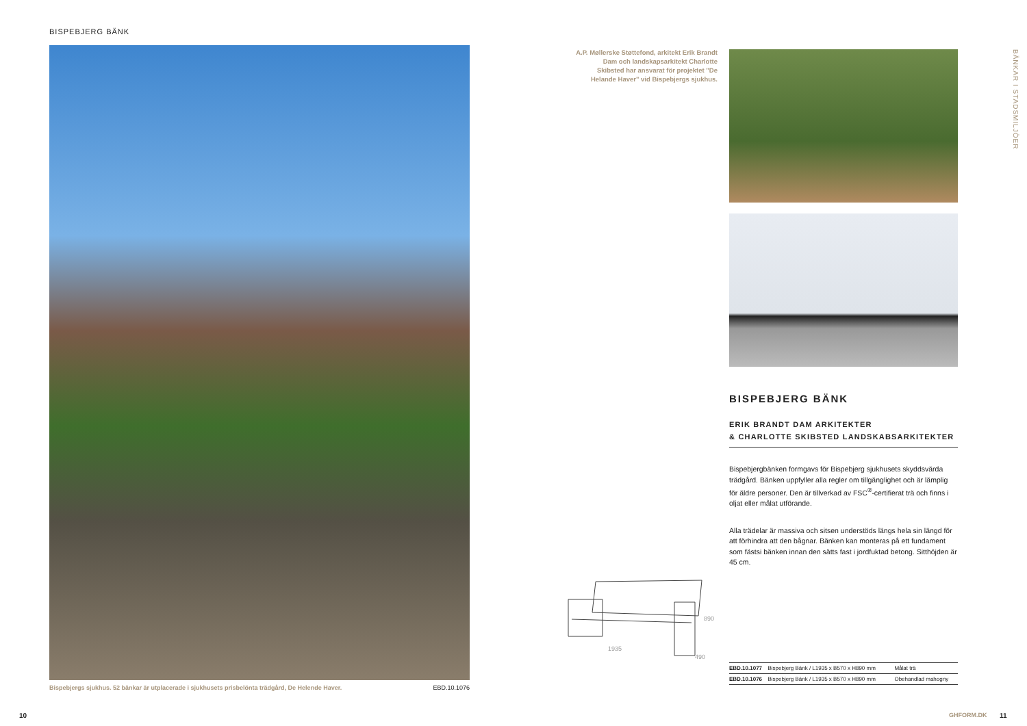BISPEBJERG BÄNK
Bispebjergs sjukhus. 52 bänkar är utplacerade i sjukhusets prisbelönta trädgård, De Helende Haver. EBD.10.1076
A.P. Møllerske Støttefond, arkitekt Erik Brandt Dam och landskapsarkitekt Charlotte Skibsted har ansvarat för projektet "De Helande Haver" vid Bispebjergs sjukhus.
BISPEBJERG BÄNK
ERIK BRANDT DAM ARKITEKTER
& CHARLOTTE SKIBSTED LANDSKABSARKITEKTER
Bispebjergbänken formgavs för Bispebjerg sjukhusets skyddsvärda trädgård. Bänken uppfyller alla regler om tillgänglighet och är lämplig för äldre personer. Den är tillverkad av FSC<sup>®</sup>-certifierat trä och finns i oljat eller målat utförande.
Alla trädelar är massiva och sitsen understöds längs hela sin längd för att förhindra att den bågnar. Bänken kan monteras på ett fundament som fästsi bänken innan den sätts fast i jordfuktad betong. Sitthöjden är 45 cm.
890
1935
490
| EBD.10.1077 | Bispebjerg Bänk / L1935 x B570 x H890 mm | Målat trä |
| EBD.10.1076 | Bispebjerg Bänk / L1935 x B570 x H890 mm | Obehandlad mahogny |
BÄNKAR I STADSMILJÖER
10 GHFORM.DK 11